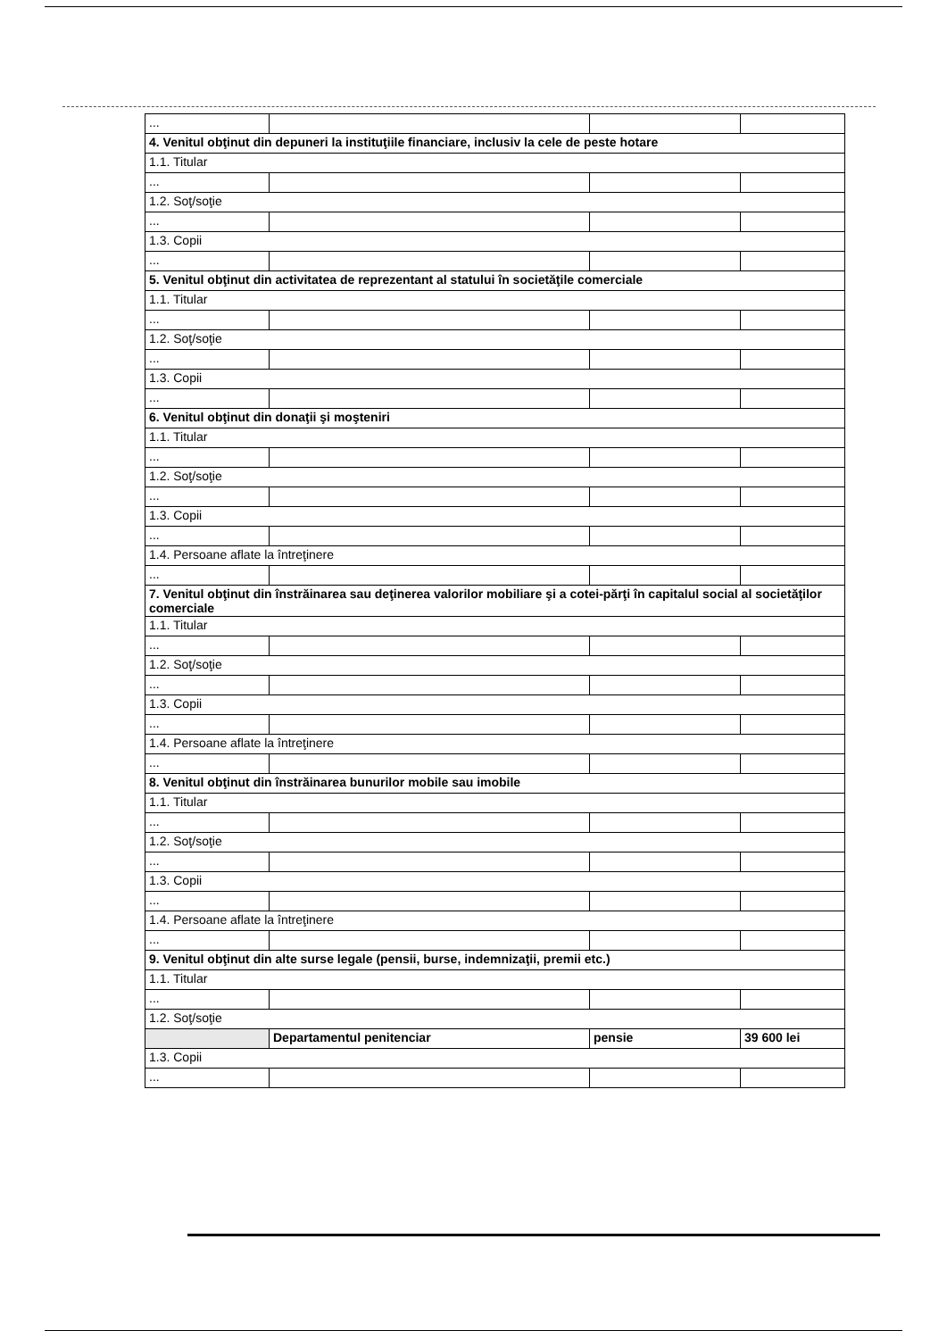| ... | | | |
| 4. Venitul obţinut din depuneri la instituţiile financiare, inclusiv la cele de peste hotare | | | |
| 1.1. Titular | | | |
| ... | | | |
| 1.2. Soţ/soţie | | | |
| ... | | | |
| 1.3. Copii | | | |
| ... | | | |
| 5. Venitul obţinut din activitatea de reprezentant al statului în societăţile comerciale | | | |
| 1.1. Titular | | | |
| ... | | | |
| 1.2. Soţ/soţie | | | |
| ... | | | |
| 1.3. Copii | | | |
| ... | | | |
| 6. Venitul obţinut din donaţii şi moşteniri | | | |
| 1.1. Titular | | | |
| ... | | | |
| 1.2. Soţ/soţie | | | |
| ... | | | |
| 1.3. Copii | | | |
| ... | | | |
| 1.4. Persoane aflate la întreţinere | | | |
| ... | | | |
| 7. Venitul obţinut din înstrăinarea sau deţinerea valorilor mobiliare şi a cotei-părţi în capitalul social al societăţilor comerciale | | | |
| 1.1. Titular | | | |
| ... | | | |
| 1.2. Soţ/soţie | | | |
| ... | | | |
| 1.3. Copii | | | |
| ... | | | |
| 1.4. Persoane aflate la întreţinere | | | |
| ... | | | |
| 8. Venitul obţinut din înstrăinarea bunurilor mobile sau imobile | | | |
| 1.1. Titular | | | |
| ... | | | |
| 1.2. Soţ/soţie | | | |
| ... | | | |
| 1.3. Copii | | | |
| ... | | | |
| 1.4. Persoane aflate la întreţinere | | | |
| ... | | | |
| 9. Venitul obţinut din alte surse legale (pensii, burse, indemnizaţii, premii etc.) | | | |
| 1.1. Titular | | | |
| ... | | | |
| 1.2. Soţ/soţie | | | |
| | Departamentul penitenciar | pensie | 39 600 lei |
| 1.3. Copii | | | |
| ... | | | |